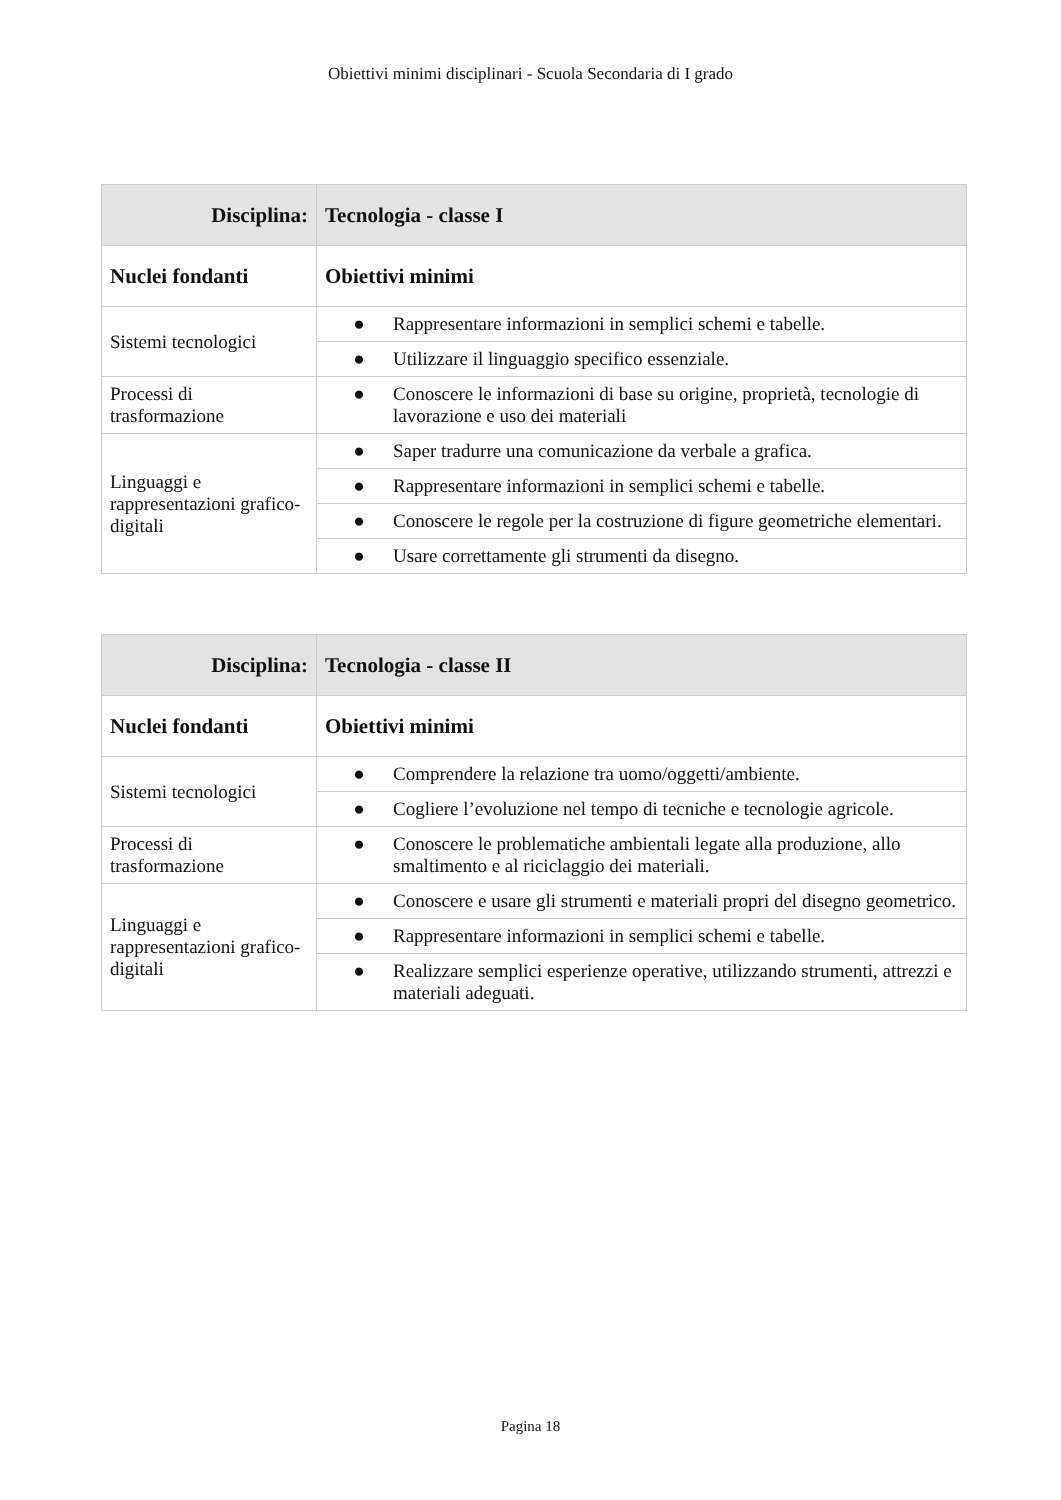Obiettivi minimi disciplinari - Scuola Secondaria di I grado
| Disciplina: | Tecnologia - classe I |
| --- | --- |
| Nuclei fondanti | Obiettivi minimi |
| Sistemi tecnologici | ● Rappresentare informazioni in semplici schemi e tabelle. |
| | ● Utilizzare il linguaggio specifico essenziale. |
| Processi di trasformazione | ● Conoscere le informazioni di base su origine, proprietà, tecnologie di lavorazione e uso dei materiali |
| Linguaggi e rappresentazioni grafico-digitali | ● Saper tradurre una comunicazione da verbale a grafica. |
| | ● Rappresentare informazioni in semplici schemi e tabelle. |
| | ● Conoscere le regole per la costruzione di figure geometriche elementari. |
| | ● Usare correttamente gli strumenti da disegno. |
| Disciplina: | Tecnologia - classe II |
| --- | --- |
| Nuclei fondanti | Obiettivi minimi |
| Sistemi tecnologici | ● Comprendere la relazione tra uomo/oggetti/ambiente. |
| | ● Cogliere l’evoluzione nel tempo di tecniche e tecnologie agricole. |
| Processi di trasformazione | ● Conoscere le problematiche ambientali legate alla produzione, allo smaltimento e al riciclaggio dei materiali. |
| Linguaggi e rappresentazioni grafico-digitali | ● Conoscere e usare gli strumenti e materiali propri del disegno geometrico. |
| | ● Rappresentare informazioni in semplici schemi e tabelle. |
| | ● Realizzare semplici esperienze operative, utilizzando strumenti, attrezzi e materiali adeguati. |
Pagina 18